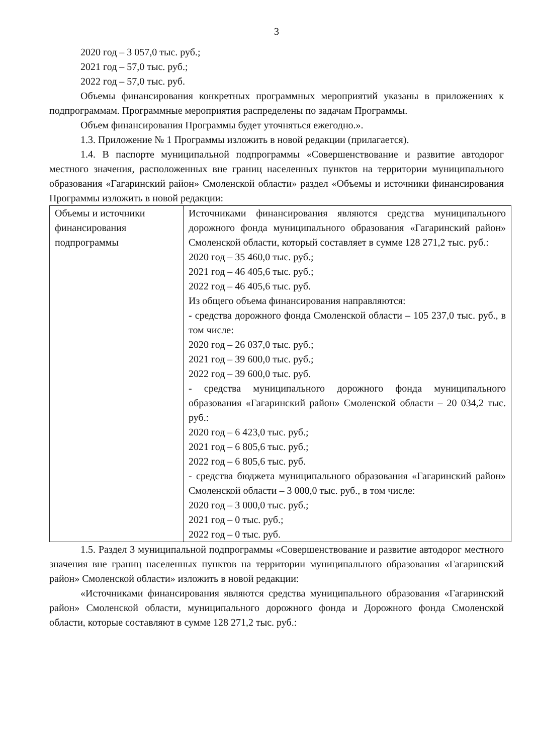3
2020 год – 3 057,0 тыс. руб.;
2021 год – 57,0 тыс. руб.;
2022 год – 57,0 тыс. руб.
Объемы финансирования конкретных программных мероприятий указаны в приложениях к подпрограммам. Программные мероприятия распределены по задачам Программы.
Объем финансирования Программы будет уточняться ежегодно.».
1.3. Приложение № 1 Программы изложить в новой редакции (прилагается).
1.4. В паспорте муниципальной подпрограммы «Совершенствование и развитие автодорог местного значения, расположенных вне границ населенных пунктов на территории муниципального образования «Гагаринский район» Смоленской области» раздел «Объемы и источники финансирования Программы изложить в новой редакции:
| Объемы и источники финансирования подпрограммы | Источниками финансирования являются средства муниципального дорожного фонда муниципального образования «Гагаринский район» Смоленской области, который составляет в сумме 128 271,2 тыс. руб.: 2020 год – 35 460,0 тыс. руб.; 2021 год – 46 405,6 тыс. руб.; 2022 год – 46 405,6 тыс. руб. Из общего объема финансирования направляются: - средства дорожного фонда Смоленской области – 105 237,0 тыс. руб., в том числе: 2020 год – 26 037,0 тыс. руб.; 2021 год – 39 600,0 тыс. руб.; 2022 год – 39 600,0 тыс. руб. - средства муниципального дорожного фонда муниципального образования «Гагаринский район» Смоленской области – 20 034,2 тыс. руб.: 2020 год – 6 423,0 тыс. руб.; 2021 год – 6 805,6 тыс. руб.; 2022 год – 6 805,6 тыс. руб. - средства бюджета муниципального образования «Гагаринский район» Смоленской области – 3 000,0 тыс. руб., в том числе: 2020 год – 3 000,0 тыс. руб.; 2021 год – 0 тыс. руб.; 2022 год – 0 тыс. руб. |
1.5. Раздел 3 муниципальной подпрограммы «Совершенствование и развитие автодорог местного значения вне границ населенных пунктов на территории муниципального образования «Гагаринский район» Смоленской области» изложить в новой редакции:
«Источниками финансирования являются средства муниципального образования «Гагаринский район» Смоленской области, муниципального дорожного фонда и Дорожного фонда Смоленской области, которые составляют в сумме 128 271,2 тыс. руб.: